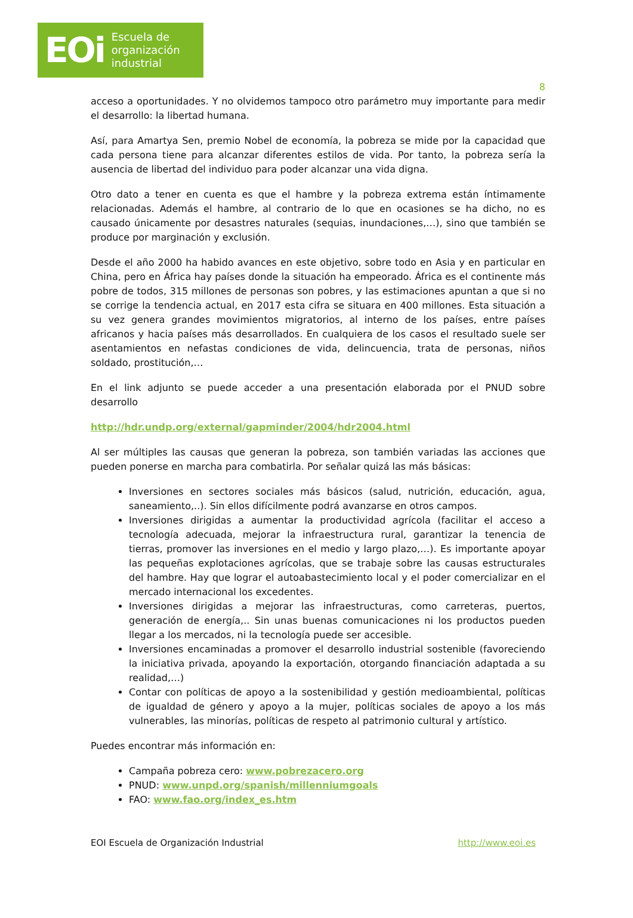EOi Escuela de
organización
industrial
8
acceso a oportunidades. Y no olvidemos tampoco otro parámetro muy importante para medir el desarrollo: la libertad humana.
Así, para Amartya Sen, premio Nobel de economía, la pobreza se mide por la capacidad que cada persona tiene para alcanzar diferentes estilos de vida. Por tanto, la pobreza sería la ausencia de libertad del individuo para poder alcanzar una vida digna.
Otro dato a tener en cuenta es que el hambre y la pobreza extrema están íntimamente relacionadas. Además el hambre, al contrario de lo que en ocasiones se ha dicho, no es causado únicamente por desastres naturales (sequias, inundaciones,…), sino que también se produce por marginación y exclusión.
Desde el año 2000 ha habido avances en este objetivo, sobre todo en Asia y en particular en China, pero en África hay países donde la situación ha empeorado. África es el continente más pobre de todos, 315 millones de personas son pobres, y las estimaciones apuntan a que si no se corrige la tendencia actual, en 2017 esta cifra se situara en 400 millones. Esta situación a su vez genera grandes movimientos migratorios, al interno de los países, entre países africanos y hacia países más desarrollados. En cualquiera de los casos el resultado suele ser asentamientos en nefastas condiciones de vida, delincuencia, trata de personas, niños soldado, prostitución,…
En el link adjunto se puede acceder a una presentación elaborada por el PNUD sobre desarrollo
http://hdr.undp.org/external/gapminder/2004/hdr2004.html
Al ser múltiples las causas que generan la pobreza, son también variadas las acciones que pueden ponerse en marcha para combatirla. Por señalar quizá las más básicas:
Inversiones en sectores sociales más básicos (salud, nutrición, educación, agua, saneamiento,..). Sin ellos difícilmente podrá avanzarse en otros campos.
Inversiones dirigidas a aumentar la productividad agrícola (facilitar el acceso a tecnología adecuada, mejorar la infraestructura rural, garantizar la tenencia de tierras, promover las inversiones en el medio y largo plazo,…). Es importante apoyar las pequeñas explotaciones agrícolas, que se trabaje sobre las causas estructurales del hambre. Hay que lograr el autoabastecimiento local y el poder comercializar en el mercado internacional los excedentes.
Inversiones dirigidas a mejorar las infraestructuras, como carreteras, puertos, generación de energía,.. Sin unas buenas comunicaciones ni los productos pueden llegar a los mercados, ni la tecnología puede ser accesible.
Inversiones encaminadas a promover el desarrollo industrial sostenible (favoreciendo la iniciativa privada, apoyando la exportación, otorgando financiación adaptada a su realidad,…)
Contar con políticas de apoyo a la sostenibilidad y gestión medioambiental, políticas de igualdad de género y apoyo a la mujer, políticas sociales de apoyo a los más vulnerables, las minorías, políticas de respeto al patrimonio cultural y artístico.
Puedes encontrar más información en:
Campaña pobreza cero: www.pobrezacero.org
PNUD: www.unpd.org/spanish/millenniumgoals
FAO: www.fao.org/index_es.htm
EOI Escuela de Organización Industrial http://www.eoi.es